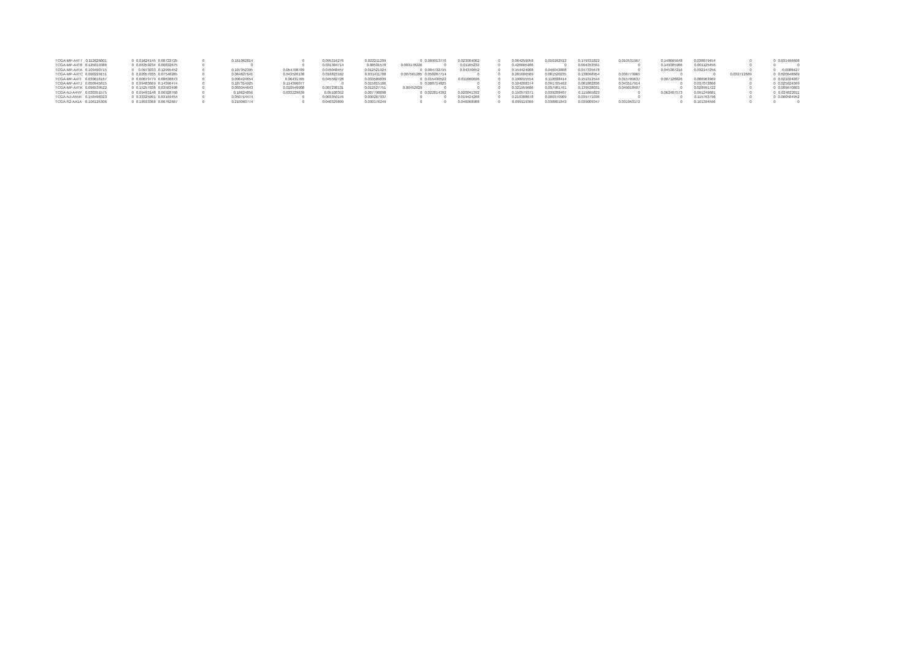| TCGA-MP-A4T7 | 0.112626001 | 0 | 0.01624145 | 0.08722725 | 0 | 0.151062814 | 0 | 0.095316276 | 0.022211299 | 0 | 0.009013776 | 0.023004062 | 0 | 0.064259058 | 0.010162512 | 0.179331822 | 0.010531967 | 0.148665648 | 0.038879454 | 0 | 0 | 0.031466608 |
| TCGA-MP-A4T8 | 0.125019386 | 0 | 0.06359234 | 0.00832675 | 0 | 0 | 0 | 0.031384714 | 0.08531578 | 0.003178226 | 0 | 0.01165232 | 0 | 0.426665486 | 0 | 0.094353561 | 0 | 0.149385986 | 0.001125456 | 0 | 0 | 0 |
| TCGA-MP-A4TA | 0.109490715 | 0 | 0.0973033 | 0.12995452 | 0 | 0.107352395 | 0.054708789 | 0.076048457 | 0.012521924 | 0 | 0.004732715 | 0.04370652 | 0 | 0.154424008 | 0.046043808 | 0.077335678 | 0 | 0.045387216 | 0.032147256 | 0 | 0 | 0.0088427 |
| TCGA-MP-A4TC | 0.090229151 | 0 | 0.02057035 | 0.07548265 | 0 | 0.064827641 | 0.043526138 | 0.016823162 | 0.031411708 | 0.007561285 | 0.058207714 | 0 | 0 | 0.281606589 | 0.081520235 | 0.138098954 | 0.036773065 | 0 | 0 | 0.032712689 | 0 | 0.020648669 |
| TCGA-MP-A4TI | 0.039616167 | 0 | 0.00879779 | 0.08638873 | 0 | 0.096424654 | 0.06431765 | 0.045582728 | 0.033589839 | 0 | 0.015430522 | 0.011660696 | 0 | 0.198015554 | 0.118038414 | 0.151312544 | 0.015709637 | 0.007126826 | 0.086963969 | 0 | 0 | 0.021024287 |
| TCGA-MP-A4TJ | 0.050945815 | 0 | 0.09483669 | 0.14396474 | 0 | 0.187314925 | 0.114396077 | 0 | 0.015815106 | 0 | 0.008714825 | 0 | 0 | 0.104208374 | 0.091705462 | 0.081882836 | 0.043517914 | 0 | 0.037072868 | 0 | 0 | 0.025624369 |
| TCGA-MP-A4TK | 0.096539522 | 0 | 0.15257836 | 0.03583498 | 0 | 0.093044643 | 0.010549908 | 0.007238131 | 0.012527751 | 0.00452629 | 0 | 0 | 0 | 0.321959686 | 0.037981761 | 0.139538031 | 0.049018407 | 0 | 0.028991722 | 0 | 0 | 0.009670803 |
| TCGA-NJ-A4YP | 0.030351575 | 0 | 0.09493148 | 0.06928768 | 0 | 0.18624856 | 0.033229639 | 0.05108352 | 0.007798898 | 0 | 0.022814392 | 0.020041392 | 0 | 0.150579371 | 0.039288407 | 0.115865823 | 0 | 0.062407573 | 0.091249681 | 0 | 0 | 0.024822011 |
| TCGA-NJ-A55R | 0.158498323 | 0 | 0.33325091 | 0.03169454 | 0 | 0.050714474 | 0 | 0.003350176 | 0.030267937 | 0 | 0 | 0.019424268 | 0 | 0.216308678 | 0.000370909 | 0.039771036 | 0 | 0 | 0.115763796 | 0 | 0 | 0.000584952 |
| TCGA-S2-AA1A | 0.106125306 | 0 | 0.18933368 | 0.06762687 | 0 | 0.210060774 | 0 | 0.040329809 | 0.030176249 | 0 | 0 | 0.046068988 | 0 | 0.099119366 | 0.038801843 | 0.039009347 | 0.031953172 | 0 | 0.101394596 | 0 | 0 | 0 |